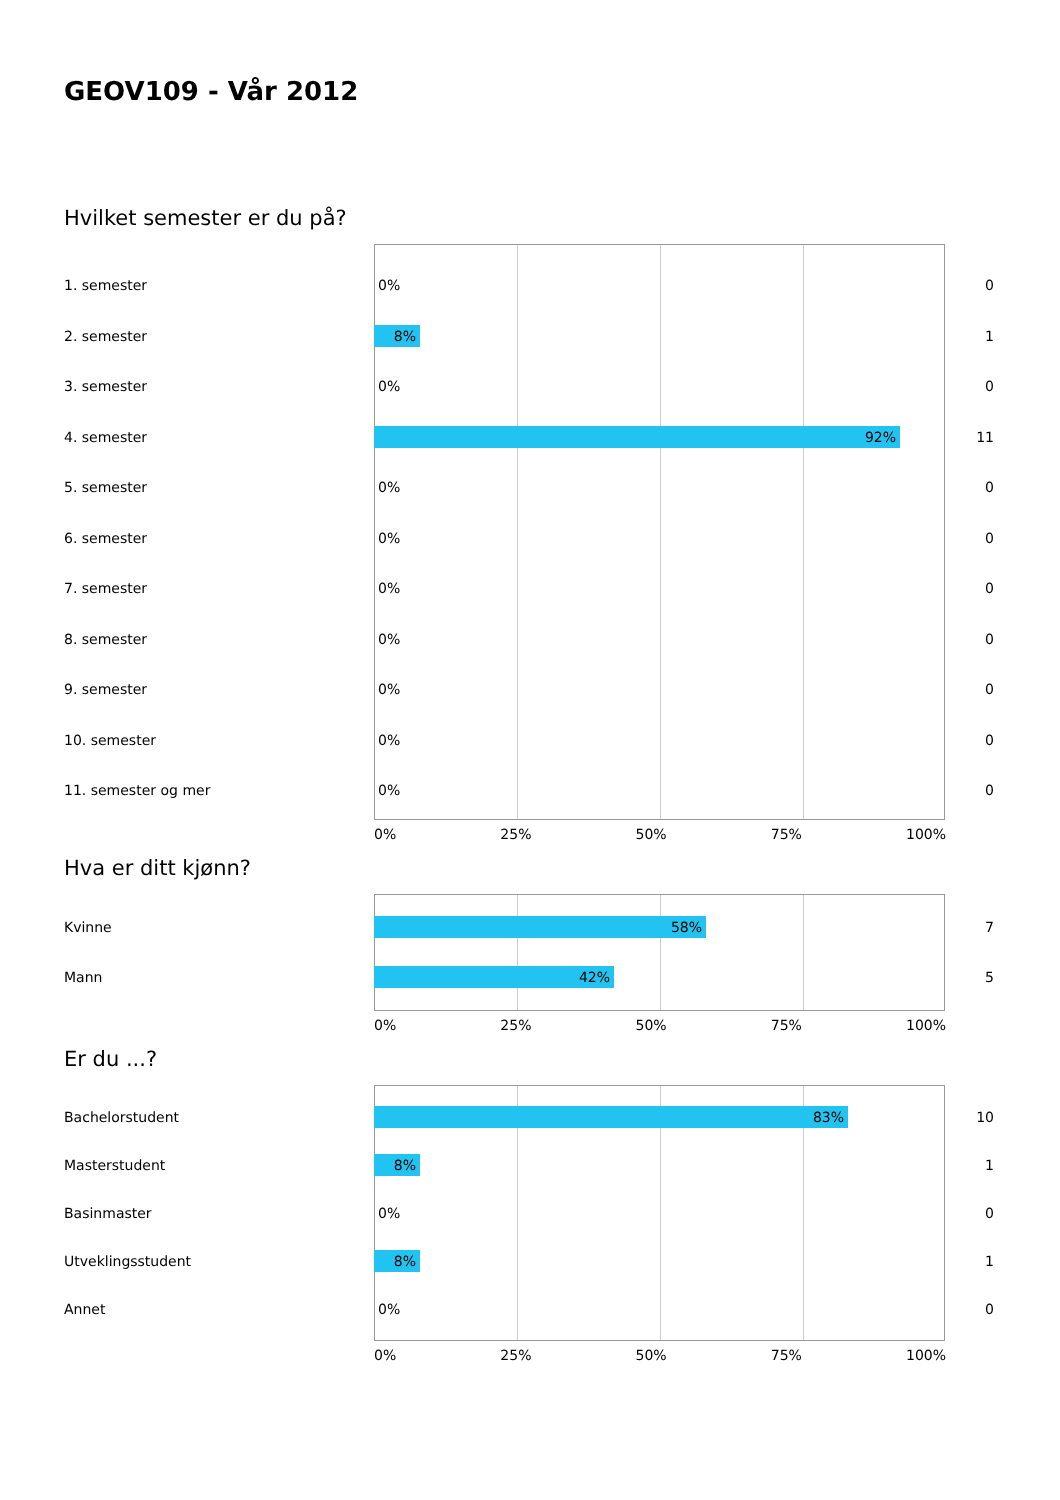GEOV109 - Vår 2012
Hvilket semester er du på?
1. semester
0%
0
2. semester
8%
1
3. semester
0%
0
4. semester
92%
11
5. semester
0%
0
6. semester
0%
0
7. semester
0%
0
8. semester
0%
0
9. semester
0%
0
10. semester
0%
0
11. semester og mer
0%
0
0% 25% 50% 75% 100%
Hva er ditt kjønn?
Kvinne
58%
7
Mann
42%
5
0% 25% 50% 75% 100%
Er du ...?
Bachelorstudent
83%
10
Masterstudent
8%
1
Basinmaster
0%
0
Utveklingsstudent
8%
1
Annet
0%
0
0% 25% 50% 75% 100%